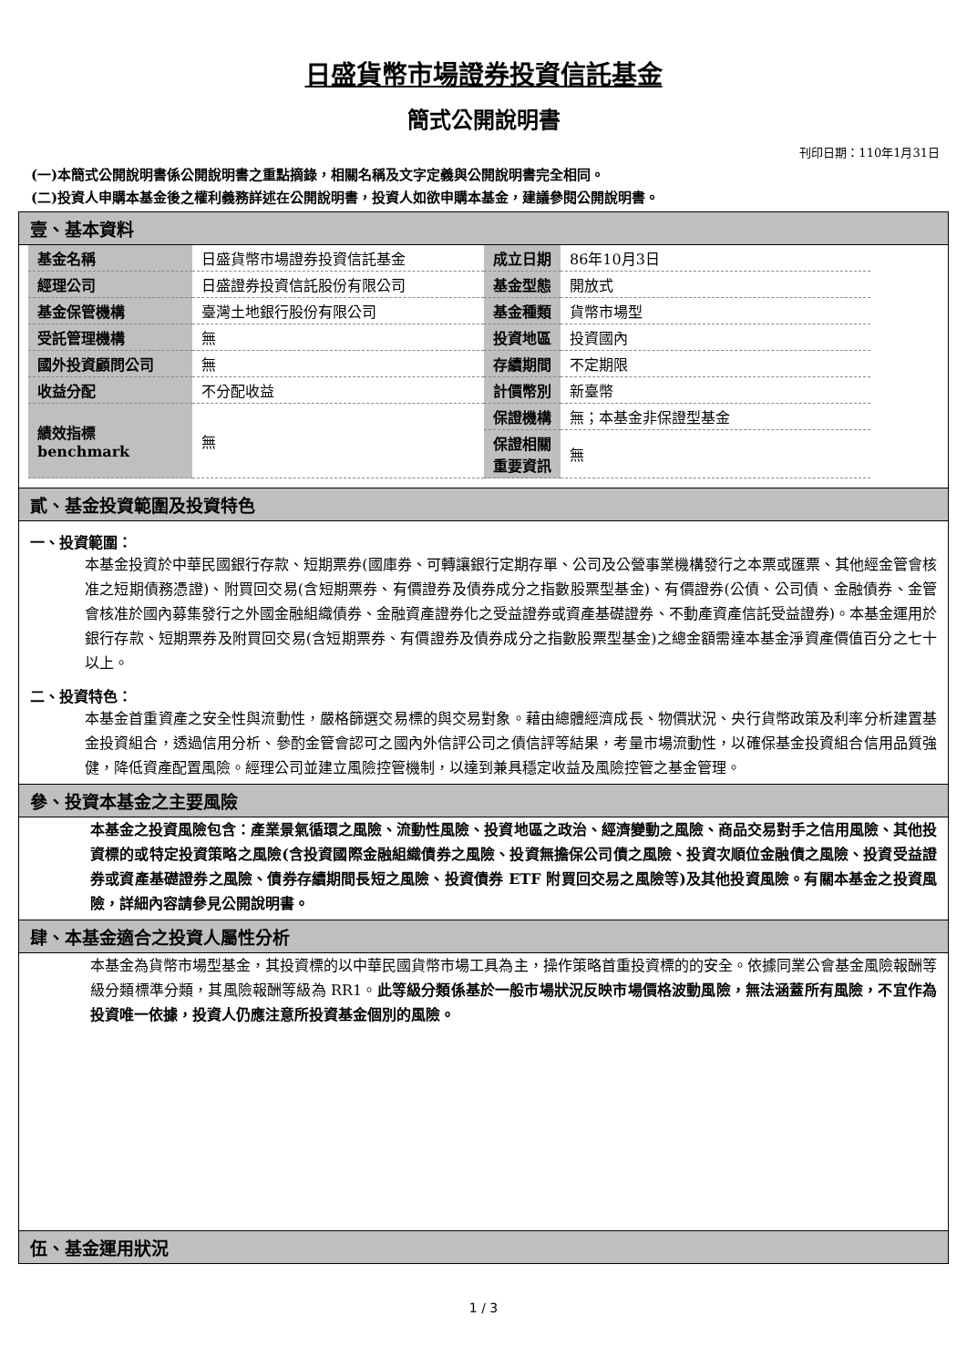日盛貨幣市場證券投資信託基金
簡式公開說明書
刊印日期：110年1月31日
(一)本簡式公開說明書係公開說明書之重點摘錄，相關名稱及文字定義與公開說明書完全相同。
(二)投資人申購本基金後之權利義務詳述在公開說明書，投資人如欲申購本基金，建議參閱公開說明書。
壹、基本資料
| 基金名稱 | 日盛貨幣市場證券投資信託基金 | 成立日期 | 86年10月3日 |
| 經理公司 | 日盛證券投資信託股份有限公司 | 基金型態 | 開放式 |
| 基金保管機構 | 臺灣土地銀行股份有限公司 | 基金種類 | 貨幣市場型 |
| 受託管理機構 | 無 | 投資地區 | 投資國內 |
| 國外投資顧問公司 | 無 | 存續期間 | 不定期限 |
| 收益分配 | 不分配收益 | 計價幣別 | 新臺幣 |
| 績效指標 benchmark | 無 | 保證機構 | 無；本基金非保證型基金 |
| | | 保證相關 重要資訊 | 無 |
貳、基金投資範圍及投資特色
一、投資範圍：
本基金投資於中華民國銀行存款、短期票券(國庫券、可轉讓銀行定期存單、公司及公營事業機構發行之本票或匯票、其他經金管會核准之短期債務憑證)、附買回交易(含短期票券、有價證券及債券成分之指數股票型基金)、有價證券(公債、公司債、金融債券、金管會核准於國內募集發行之外國金融組織債券、金融資產證券化之受益證券或資產基礎證券、不動產資產信託受益證券)。本基金運用於銀行存款、短期票券及附買回交易(含短期票券、有價證券及債券成分之指數股票型基金)之總金額需達本基金淨資產價值百分之七十以上。
二、投資特色：
本基金首重資產之安全性與流動性，嚴格篩選交易標的與交易對象。藉由總體經濟成長、物價狀況、央行貨幣政策及利率分析建置基金投資組合，透過信用分析、參酌金管會認可之國內外信評公司之債信評等結果，考量市場流動性，以確保基金投資組合信用品質強健，降低資產配置風險。經理公司並建立風險控管機制，以達到兼具穩定收益及風險控管之基金管理。
參、投資本基金之主要風險
本基金之投資風險包含：產業景氣循環之風險、流動性風險、投資地區之政治、經濟變動之風險、商品交易對手之信用風險、其他投資標的或特定投資策略之風險(含投資國際金融組織債券之風險、投資無擔保公司債之風險、投資次順位金融債之風險、投資受益證券或資產基礎證券之風險、債券存續期間長短之風險、投資債券 ETF 附買回交易之風險等)及其他投資風險。有關本基金之投資風險，詳細內容請參見公開說明書。
肆、本基金適合之投資人屬性分析
本基金為貨幣市場型基金，其投資標的以中華民國貨幣市場工具為主，操作策略首重投資標的的安全。依據同業公會基金風險報酬等級分類標準分類，其風險報酬等級為 RR1。此等級分類係基於一般市場狀況反映市場價格波動風險，無法涵蓋所有風險，不宜作為投資唯一依據，投資人仍應注意所投資基金個別的風險。
伍、基金運用狀況
1 / 3